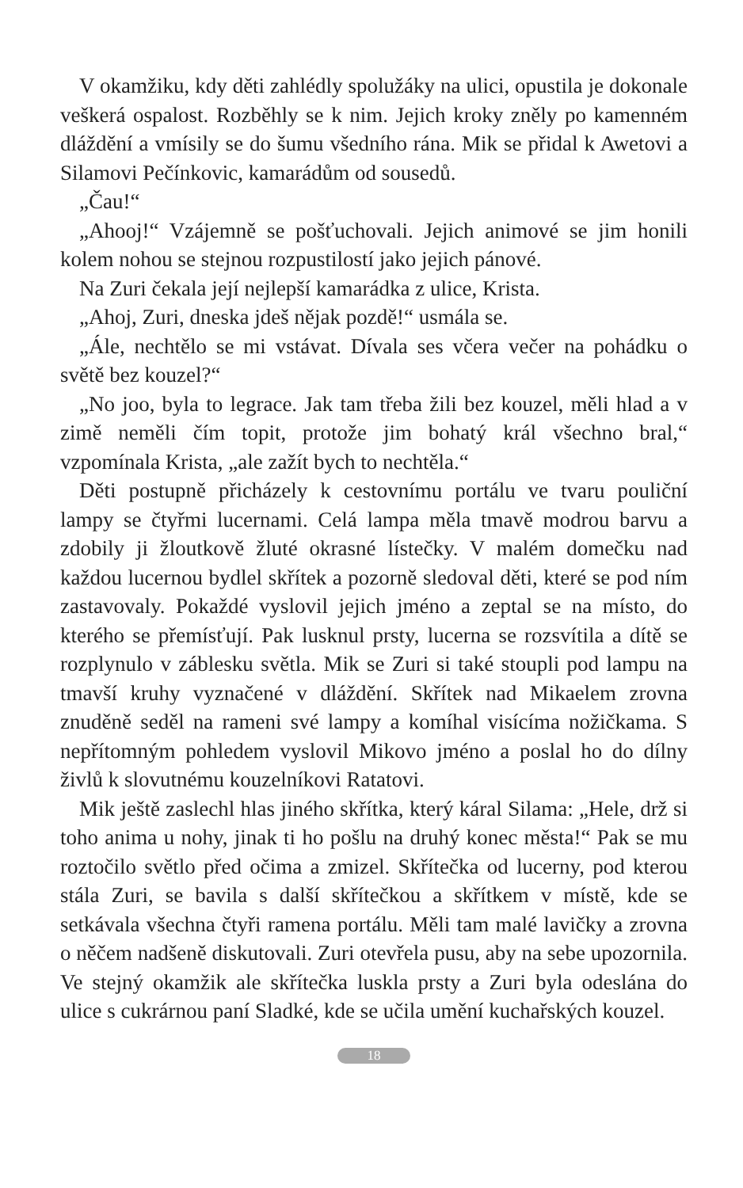V okamžiku, kdy děti zahlédly spolužáky na ulici, opustila je dokonale veškerá ospalost. Rozběhly se k nim. Jejich kroky zněly po kamenném dláždění a vmísily se do šumu všedního rána. Mik se přidal k Awetovi a Silamovi Pečínkovic, kamarádům od sousedů.
„Čau!“
„Ahooj!“ Vzájemně se pošťuchovali. Jejich animové se jim honili kolem nohou se stejnou rozpustilostí jako jejich pánové.
Na Zuri čekala její nejlepší kamarádka z ulice, Krista.
„Ahoj, Zuri, dneska jdeš nějak pozdě!“ usmála se.
„Ále, nechtělo se mi vstávat. Dívala ses včera večer na pohádku o světě bez kouzel?“
„No joo, byla to legrace. Jak tam třeba žili bez kouzel, měli hlad a v zimě neměli čím topit, protože jim bohatý král všechno bral,“ vzpomínala Krista, „ale zažít bych to nechtěla.“
Děti postupně přicházely k cestovnímu portálu ve tvaru pouliční lampy se čtyřmi lucernami. Celá lampa měla tmavě modrou barvu a zdobily ji žloutkově žluté okrasné lístečky. V malém domečku nad každou lucernou bydlel skřítek a pozorně sledoval děti, které se pod ním zastavovaly. Pokaždé vyslovil jejich jméno a zeptal se na místo, do kterého se přemísťují. Pak lusknul prsty, lucerna se rozsvítila a dítě se rozplynulo v záblesku světla. Mik se Zuri si také stoupli pod lampu na tmavší kruhy vyznačené v dláždění. Skřítek nad Mikaelem zrovna znuděně seděl na rameni své lampy a komíhal visícíma nožičkama. S nepřítomným pohledem vyslovil Mikovo jméno a poslal ho do dílny živlů k slovutnému kouzelníkovi Ratatovi.
Mik ještě zaslechl hlas jiného skřítka, který káral Silama: „Hele, drž si toho anima u nohy, jinak ti ho pošlu na druhý konec města!“ Pak se mu roztočilo světlo před očima a zmizel. Skřítečka od lucerny, pod kterou stála Zuri, se bavila s další skřítečkou a skřítkem v místě, kde se setkávala všechna čtyři ramena portálu. Měli tam malé lavičky a zrovna o něčem nadšeně diskutovali. Zuri otevřela pusu, aby na sebe upozornila. Ve stejný okamžik ale skřítečka luskla prsty a Zuri byla odeslána do ulice s cukrárnou paní Sladké, kde se učila umění kuchařských kouzel.
18